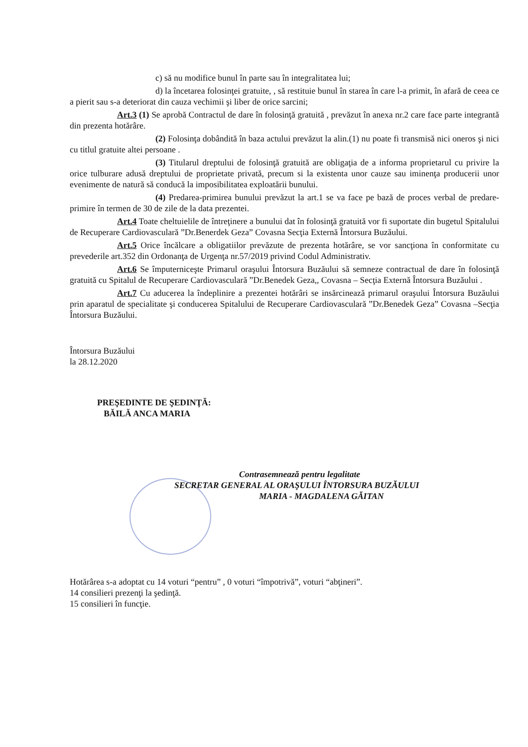c) să nu modifice bunul în parte sau în integralitatea lui;
d) la încetarea folosinţei gratuite, , să restituie bunul în starea în care l-a primit, în afară de ceea ce a pierit sau s-a deteriorat din cauza vechimii şi liber de orice sarcini;
Art.3 (1) Se aprobă Contractul de dare în folosinţă gratuită , prevăzut în anexa nr.2 care face parte integrantă din prezenta hotărâre.
(2) Folosinţa dobândită în baza actului prevăzut la alin.(1) nu poate fi transmisă nici oneros şi nici cu titlul gratuite altei persoane .
(3) Titularul dreptului de folosinţă gratuită are obligaţia de a informa proprietarul cu privire la orice tulburare adusă dreptului de proprietate privată, precum si la existenta unor cauze sau iminenţa producerii unor evenimente de natură să conducă la imposibilitatea exploatării bunului.
(4) Predarea-primirea bunului prevăzut la art.1 se va face pe bază de proces verbal de predare-primire în termen de 30 de zile de la data prezentei.
Art.4 Toate cheltuielile de întreţinere a bunului dat în folosinţă gratuită vor fi suportate din bugetul Spitalului de Recuperare Cardiovasculară ”Dr.Benerdek Geza” Covasna Secţia Externă Întorsura Buzăului.
Art.5 Orice încălcare a obligatiilor prevăzute de prezenta hotărâre, se vor sancţiona în conformitate cu prevederile art.352 din Ordonanţa de Urgenţa nr.57/2019 privind Codul Administrativ.
Art.6 Se împuterniceşte Primarul oraşului Întorsura Buzăului să semneze contractual de dare în folosinţă gratuită cu Spitalul de Recuperare Cardiovasculară ”Dr.Benedek Geza,, Covasna – Secţia Externă Întorsura Buzăului .
Art.7 Cu aducerea la îndeplinire a prezentei hotărâri se insărcinează primarul oraşului Întorsura Buzăului prin aparatul de specialitate şi conducerea Spitalului de Recuperare Cardiovasculară ”Dr.Benedek Geza” Covasna –Secţia Întorsura Buzăului.
Întorsura Buzăului
la 28.12.2020
PREŞEDINTE DE ŞEDINŢĂ:
BĂILĂ ANCA MARIA
Contrasemnează pentru legalitate
SECRETAR GENERAL AL ORAŞULUI ÎNTORSURA BUZĂULUI
MARIA - MAGDALENA GĂITAN
Hotărârea s-a adoptat cu 14 voturi “pentru” , 0 voturi “împotrivă”, voturi “abţineri”.
14 consilieri prezenţi la şedinţă.
15 consilieri în funcţie.